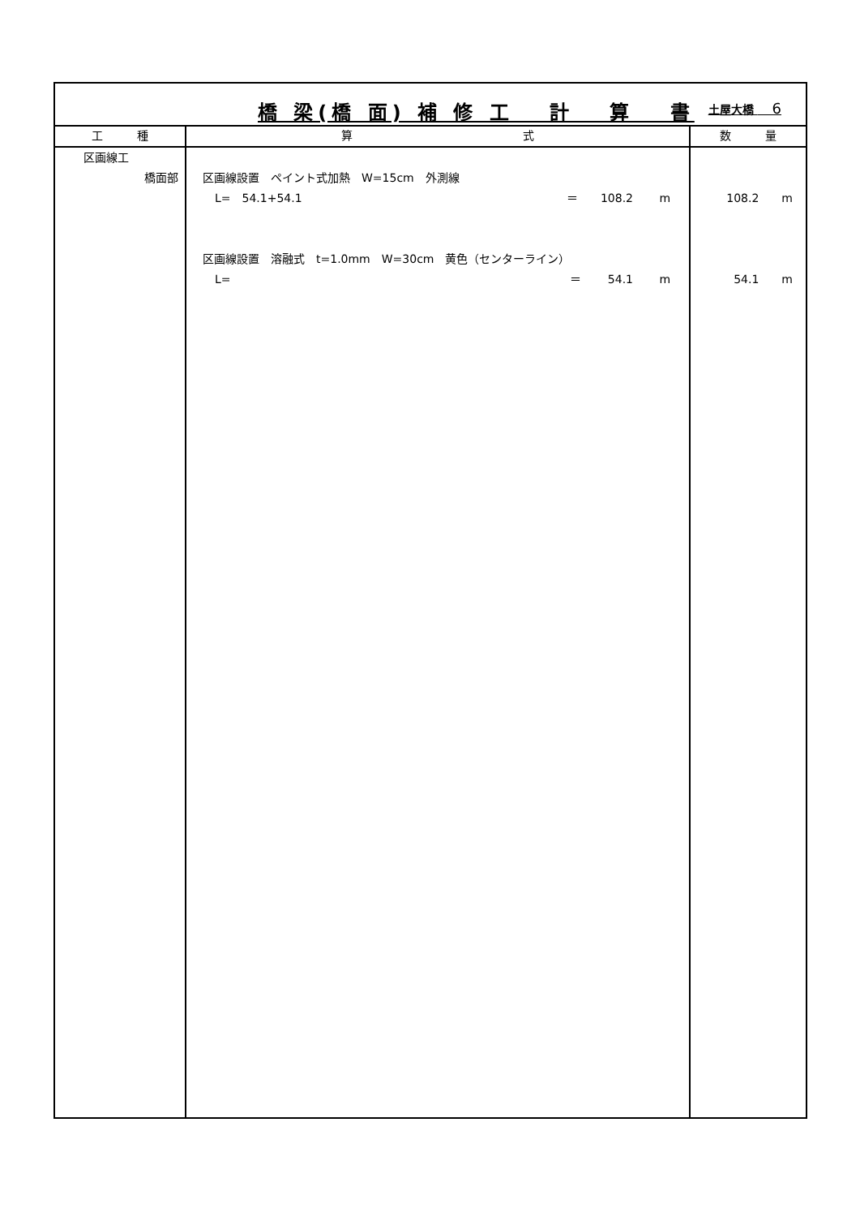| 橋 梁(橋 面) 補 修 工 計 算 書 土屋大橋 6 | | |
| 工 種 | 算 式 | 数 量 |
| 区画線工 橋面部 | 区画線設置 ペイント式加熱 W=15cm 外測線 L= 54.1+54.1 ＝ 108.2 m 区画線設置 溶融式 t=1.0mm W=30cm 黄色（センターライン） L= ＝ 54.1 m | 108.2 m 54.1 m |